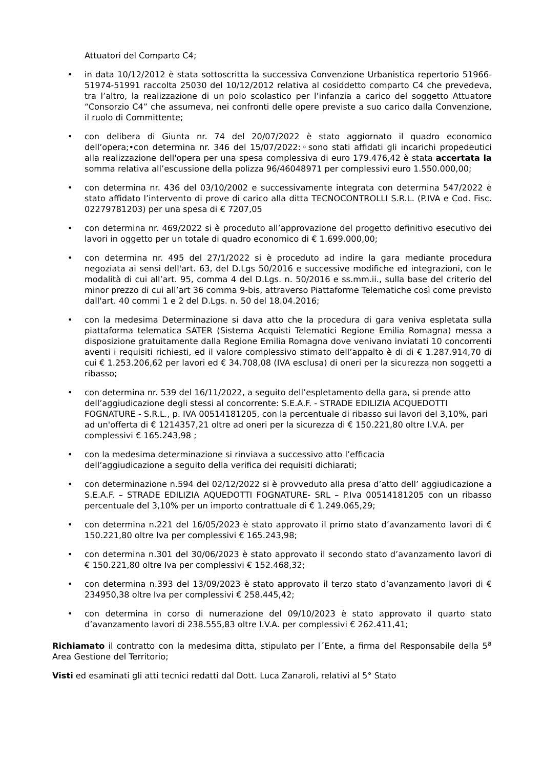Attuatori del Comparto C4;
• in data 10/12/2012 è stata sottoscritta la successiva Convenzione Urbanistica repertorio 51966-51974-51991 raccolta 25030 del 10/12/2012 relativa al cosiddetto comparto C4 che prevedeva, tra l’altro, la realizzazione di un polo scolastico per l’infanzia a carico del soggetto Attuatore “Consorzio C4” che assumeva, nei confronti delle opere previste a suo carico dalla Convenzione, il ruolo di Committente;
• con delibera di Giunta nr. 74 del 20/07/2022 è stato aggiornato il quadro economico dell’opera;•con determina nr. 346 del 15/07/2022:◦sono stati affidati gli incarichi propedeutici alla realizzazione dell'opera per una spesa complessiva di euro 179.476,42 è stata accertata la somma relativa all’escussione della polizza 96/46048971 per complessivi euro 1.550.000,00;
• con determina nr. 436 del 03/10/2002 e successivamente integrata con determina 547/2022 è stato affidato l’intervento di prove di carico alla ditta TECNOCONTROLLI S.R.L. (P.IVA e Cod. Fisc. 02279781203) per una spesa di € 7207,05
• con determina nr. 469/2022 si è proceduto all’approvazione del progetto definitivo esecutivo dei lavori in oggetto per un totale di quadro economico di € 1.699.000,00;
• con determina nr. 495 del 27/1/2022 si è proceduto ad indire la gara mediante procedura negoziata ai sensi dell'art. 63, del D.Lgs 50/2016 e successive modifiche ed integrazioni, con le modalità di cui all’art. 95, comma 4 del D.Lgs. n. 50/2016 e ss.mm.ii., sulla base del criterio del minor prezzo di cui all’art 36 comma 9-bis, attraverso Piattaforme Telematiche così come previsto dall'art. 40 commi 1 e 2 del D.Lgs. n. 50 del 18.04.2016;
• con la medesima Determinazione si dava atto che la procedura di gara veniva espletata sulla piattaforma telematica SATER (Sistema Acquisti Telematici Regione Emilia Romagna) messa a disposizione gratuitamente dalla Regione Emilia Romagna dove venivano inviatati 10 concorrenti aventi i requisiti richiesti, ed il valore complessivo stimato dell’appalto è di di € 1.287.914,70 di cui € 1.253.206,62 per lavori ed € 34.708,08 (IVA esclusa) di oneri per la sicurezza non soggetti a ribasso;
• con determina nr. 539 del 16/11/2022, a seguito dell’espletamento della gara, si prende atto dell’aggiudicazione degli stessi al concorrente: S.E.A.F. - STRADE EDILIZIA ACQUEDOTTI FOGNATURE - S.R.L., p. IVA 00514181205, con la percentuale di ribasso sui lavori del 3,10%, pari ad un'offerta di € 1214357,21 oltre ad oneri per la sicurezza di € 150.221,80 oltre I.V.A. per complessivi € 165.243,98 ;
• con la medesima determinazione si rinviava a successivo atto l’efficacia
dell’aggiudicazione a seguito della verifica dei requisiti dichiarati;
• con determinazione n.594 del 02/12/2022 si è provveduto alla presa d’atto dell’ aggiudicazione a S.E.A.F. – STRADE EDILIZIA AQUEDOTTI FOGNATURE- SRL – P.Iva 00514181205 con un ribasso percentuale del 3,10% per un importo contrattuale di € 1.249.065,29;
• con determina n.221 del 16/05/2023 è stato approvato il primo stato d’avanzamento lavori di € 150.221,80 oltre Iva per complessivi € 165.243,98;
• con determina n.301 del 30/06/2023 è stato approvato il secondo stato d’avanzamento lavori di € 150.221,80 oltre Iva per complessivi € 152.468,32;
• con determina n.393 del 13/09/2023 è stato approvato il terzo stato d’avanzamento lavori di € 234950,38 oltre Iva per complessivi € 258.445,42;
• con determina in corso di numerazione del 09/10/2023 è stato approvato il quarto stato d’avanzamento lavori di 238.555,83 oltre I.V.A. per complessivi € 262.411,41;
Richiamato il contratto con la medesima ditta, stipulato per l´Ente, a firma del Responsabile della 5<sup>a</sup> Area Gestione del Territorio;
Visti ed esaminati gli atti tecnici redatti dal Dott. Luca Zanaroli, relativi al 5° Stato